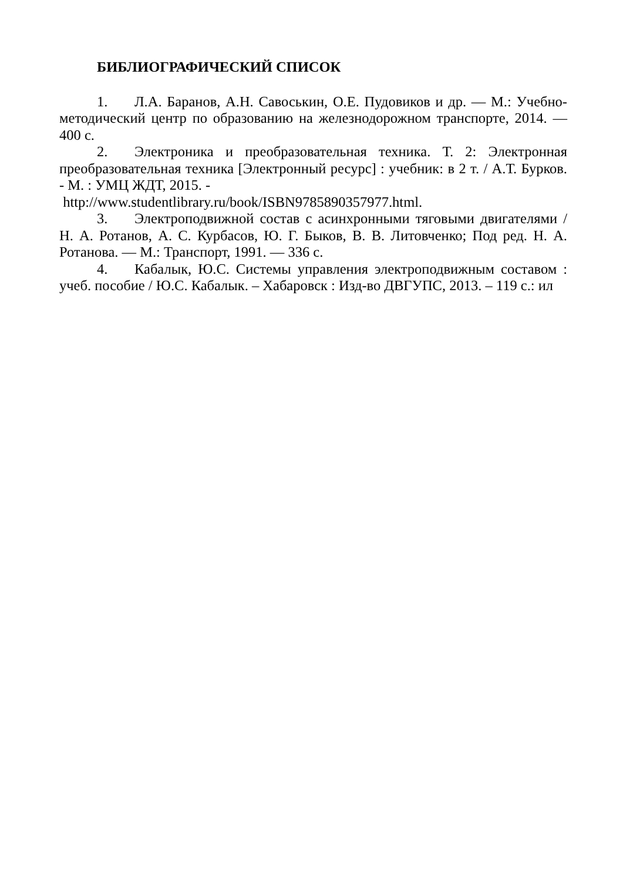БИБЛИОГРАФИЧЕСКИЙ СПИСОК
1. Л.А. Баранов, А.Н. Савоськин, О.Е. Пудовиков и др. — М.: Учебно-методический центр по образованию на железнодорожном транспорте, 2014. — 400 с.
2. Электроника и преобразовательная техника. Т. 2: Электронная преобразовательная техника [Электронный ресурс] : учебник: в 2 т. / А.Т. Бурков. - М. : УМЦ ЖДТ, 2015. -
http://www.studentlibrary.ru/book/ISBN9785890357977.html.
3. Электроподвижной состав с асинхронными тяговыми двигателями / Н. А. Ротанов, А. С. Курбасов, Ю. Г. Быков, В. В. Литовченко; Под ред. Н. А. Ротанова. — М.: Транспорт, 1991. — 336 с.
4. Кабалык, Ю.С. Системы управления электроподвижным составом : учеб. пособие / Ю.С. Кабалык. – Хабаровск : Изд-во ДВГУПС, 2013. – 119 с.: ил